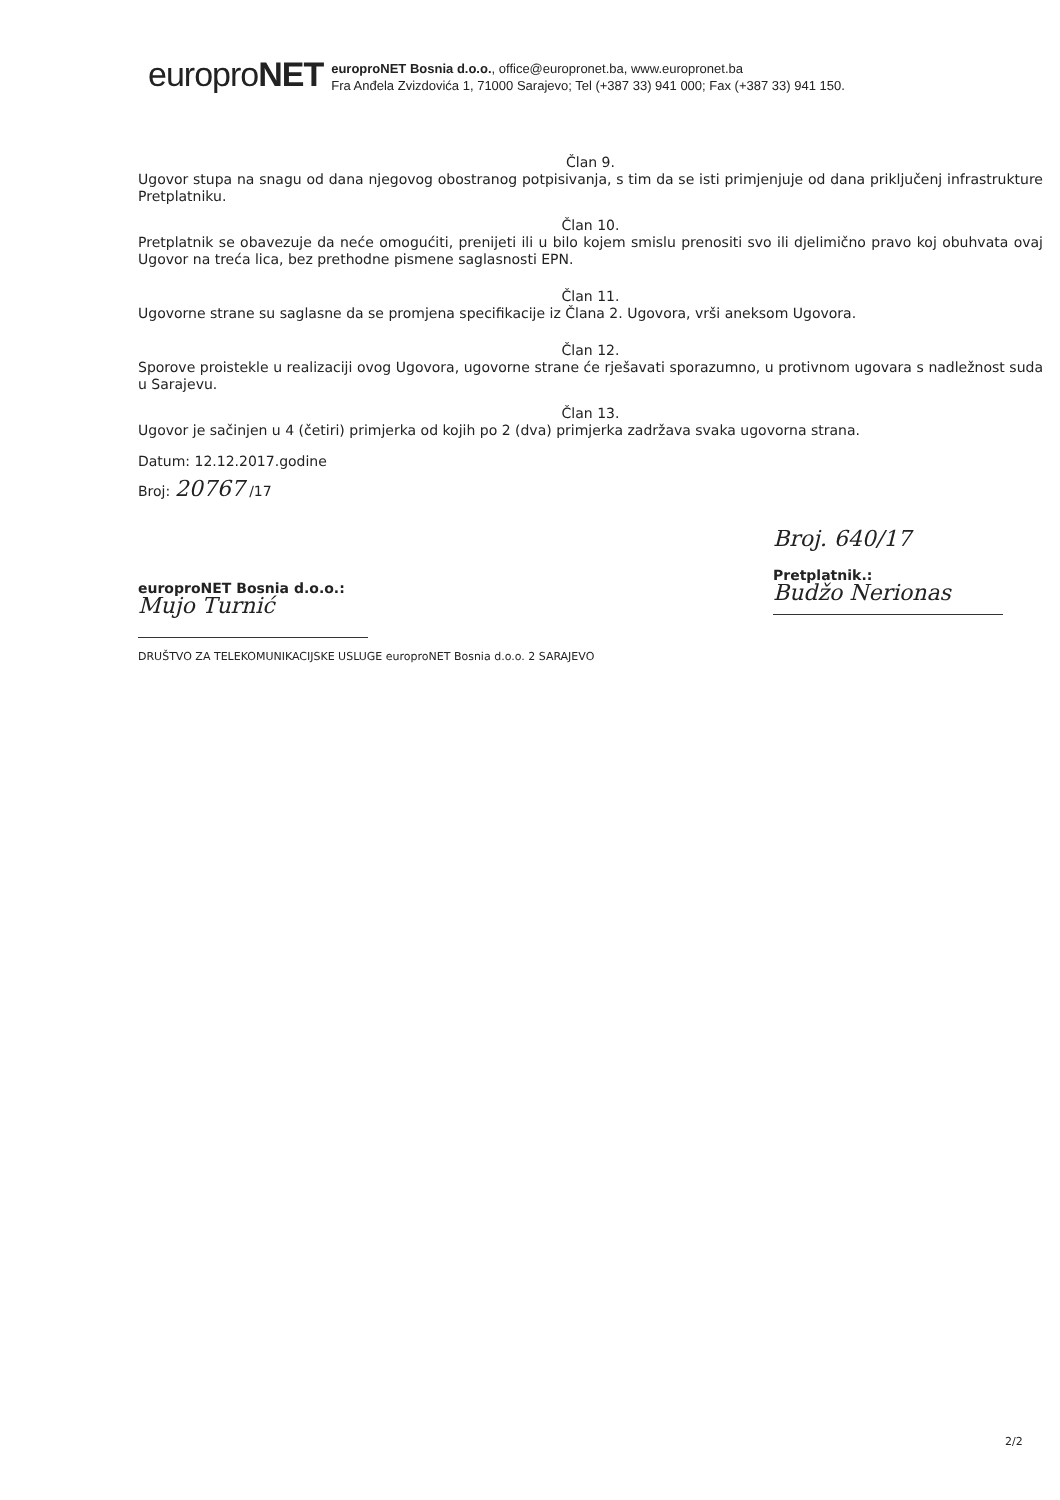europroNET
europroNET Bosnia d.o.o., office@europronet.ba, www.europronet.ba
Fra Anđela Zvizdovića 1, 71000 Sarajevo; Tel (+387 33) 941 000; Fax (+387 33) 941 150.
Član 9.
Ugovor stupa na snagu od dana njegovog obostranog potpisivanja, s tim da se isti primjenjuje od dana priključenj infrastrukture Pretplatniku.
Član 10.
Pretplatnik se obavezuje da neće omogućiti, prenijeti ili u bilo kojem smislu prenositi svo ili djelimično pravo koj obuhvata ovaj Ugovor na treća lica, bez prethodne pismene saglasnosti EPN.
Član 11.
Ugovorne strane su saglasne da se promjena specifikacije iz Člana 2. Ugovora, vrši aneksom Ugovora.
Član 12.
Sporove proistekle u realizaciji ovog Ugovora, ugovorne strane će rješavati sporazumno, u protivnom ugovara s nadležnost suda u Sarajevu.
Član 13.
Ugovor je sačinjen u 4 (četiri) primjerka od kojih po 2 (dva) primjerka zadržava svaka ugovorna strana.
Datum: 12.12.2017.godine
Broj: 20767 /17
europroNET Bosnia d.o.o.:
Mujo Turnić
DRUŠTVO ZA TELEKOMUNIKACIJSKE USLUGE europroNET Bosnia d.o.o. 2 SARAJEVO
Broj. 640/17
Pretplatnik.:
Budžo Nerionas
2/2